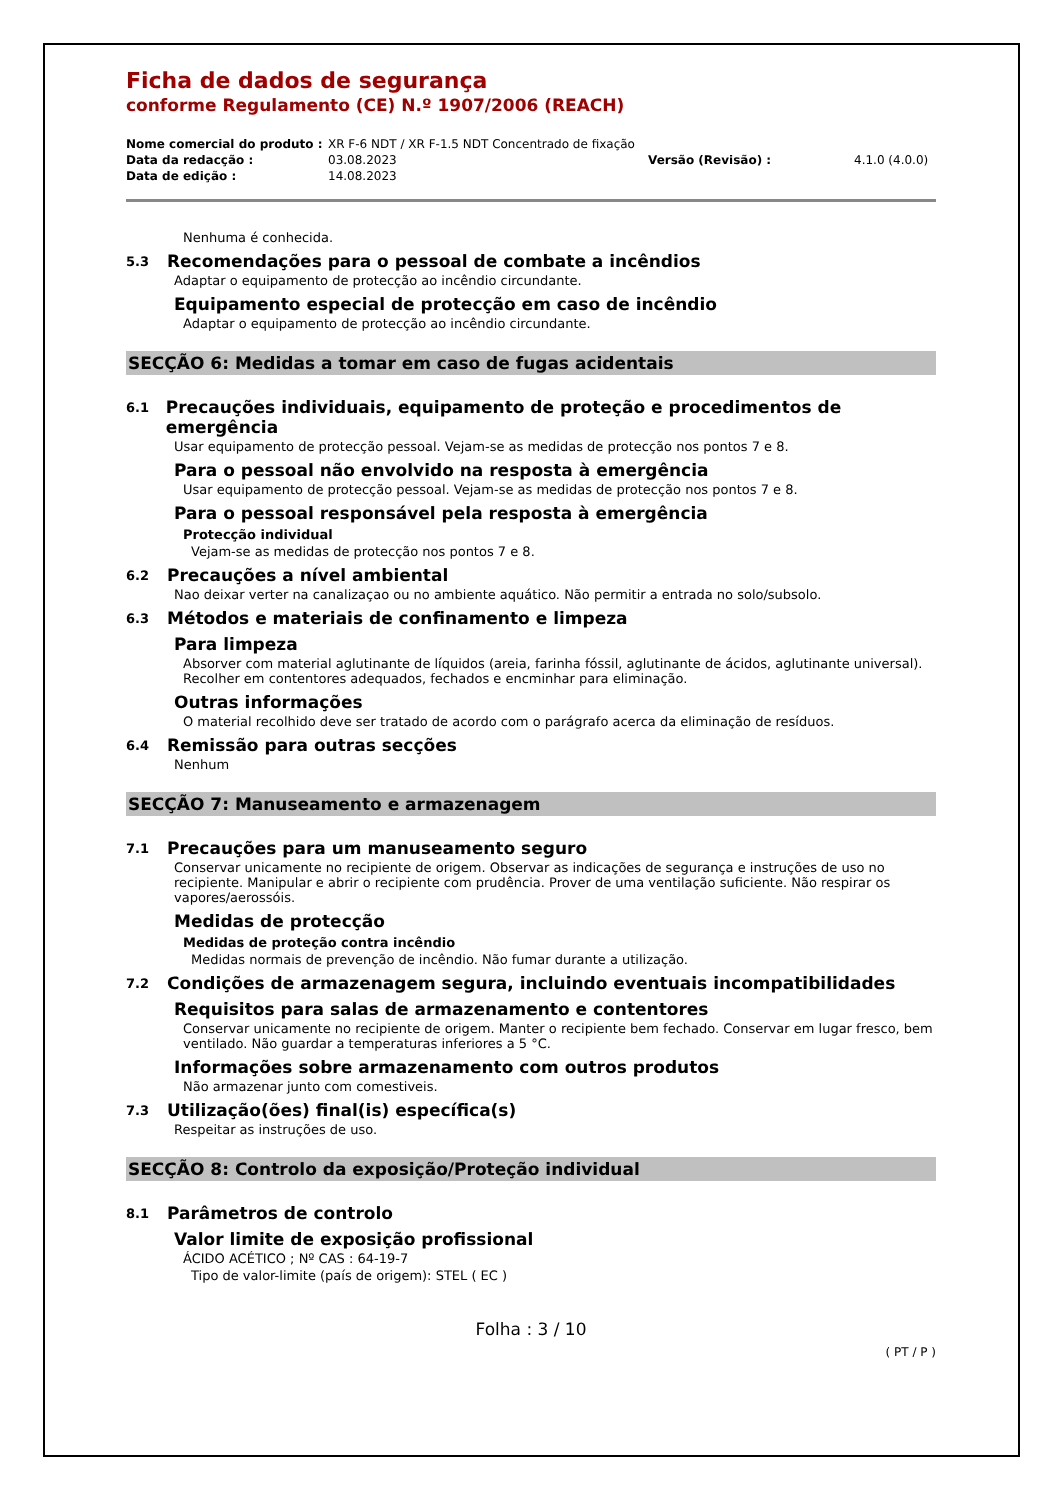Ficha de dados de segurança
conforme Regulamento (CE) N.º 1907/2006 (REACH)
Nome comercial do produto : XR F-6 NDT / XR F-1.5 NDT Concentrado de fixação Data da redacção : 03.08.2023 Versão (Revisão) : 4.1.0 (4.0.0) Data de edição : 14.08.2023
Nenhuma é conhecida.
5.3 Recomendações para o pessoal de combate a incêndios
Adaptar o equipamento de protecção ao incêndio circundante.
Equipamento especial de protecção em caso de incêndio
Adaptar o equipamento de protecção ao incêndio circundante.
SECÇÃO 6: Medidas a tomar em caso de fugas acidentais
6.1 Precauções individuais, equipamento de proteção e procedimentos de emergência
Usar equipamento de protecção pessoal. Vejam-se as medidas de protecção nos pontos 7 e 8.
Para o pessoal não envolvido na resposta à emergência
Usar equipamento de protecção pessoal. Vejam-se as medidas de protecção nos pontos 7 e 8.
Para o pessoal responsável pela resposta à emergência
Protecção individual
Vejam-se as medidas de protecção nos pontos 7 e 8.
6.2 Precauções a nível ambiental
Nao deixar verter na canalizaçao ou no ambiente aquático. Não permitir a entrada no solo/subsolo.
6.3 Métodos e materiais de confinamento e limpeza
Para limpeza
Absorver com material aglutinante de líquidos (areia, farinha fóssil, aglutinante de ácidos, aglutinante universal). Recolher em contentores adequados, fechados e encminhar para eliminação.
Outras informações
O material recolhido deve ser tratado de acordo com o parágrafo acerca da eliminação de resíduos.
6.4 Remissão para outras secções
Nenhum
SECÇÃO 7: Manuseamento e armazenagem
7.1 Precauções para um manuseamento seguro
Conservar unicamente no recipiente de origem. Observar as indicações de segurança e instruções de uso no recipiente. Manipular e abrir o recipiente com prudência. Prover de uma ventilação suficiente. Não respirar os vapores/aerossóis.
Medidas de protecção
Medidas de proteção contra incêndio
Medidas normais de prevenção de incêndio. Não fumar durante a utilização.
7.2 Condições de armazenagem segura, incluindo eventuais incompatibilidades
Requisitos para salas de armazenamento e contentores
Conservar unicamente no recipiente de origem. Manter o recipiente bem fechado. Conservar em lugar fresco, bem ventilado. Não guardar a temperaturas inferiores a 5 °C.
Informações sobre armazenamento com outros produtos
Não armazenar junto com comestiveis.
7.3 Utilização(ões) final(is) específica(s)
Respeitar as instruções de uso.
SECÇÃO 8: Controlo da exposição/Proteção individual
8.1 Parâmetros de controlo
Valor limite de exposição profissional
ÁCIDO ACÉTICO ; Nº CAS : 64-19-7
Tipo de valor-limite (país de origem): STEL ( EC )
Folha : 3 / 10
( PT / P )